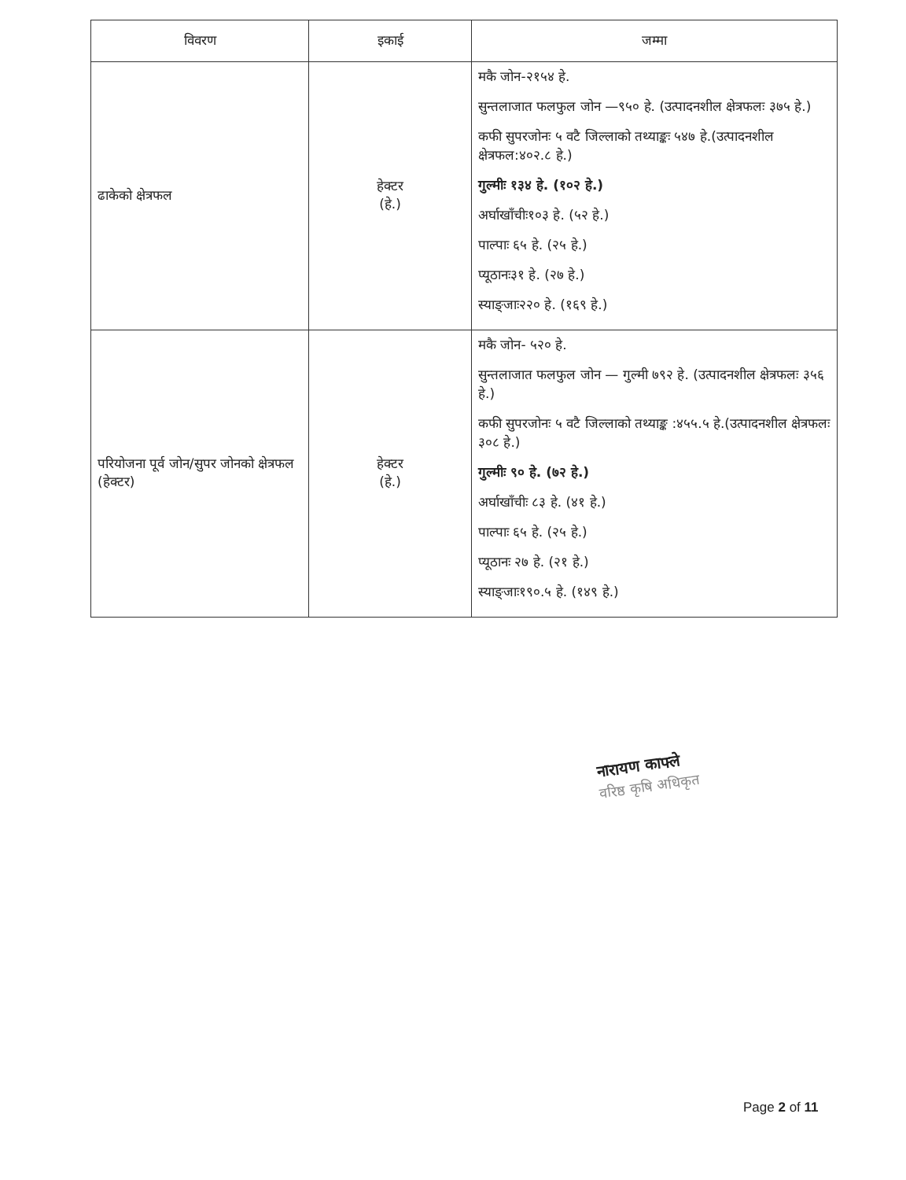| विवरण | इकाई | जम्मा |
| --- | --- | --- |
| ढाकेको क्षेत्रफल | हेक्टर (हे.) | मकै जोन-२१५४ हे. सुन्तलाजात फलफुल जोन —९५० हे. (उत्पादनशील क्षेत्रफलः ३७५ हे.) कफी सुपरजोनः ५ वटै जिल्लाको तथ्याङ्कः ५४७ हे.(उत्पादनशील क्षेत्रफल:४०२.८ हे.) गुल्मीः १३४ हे. (१०२ हे.) अर्घाखाँचीः१०३ हे. (५२ हे.) पाल्पाः ६५ हे. (२५ हे.) प्यूठानः३१ हे. (२७ हे.) स्याङ्जाः२२० हे. (१६९ हे.) |
| परियोजना पूर्व जोन/सुपर जोनको क्षेत्रफल (हेक्टर) | हेक्टर (हे.) | मकै जोन- ५२० हे. सुन्तलाजात फलफुल जोन — गुल्मी ७९२ हे. (उत्पादनशील क्षेत्रफलः ३५६ हे.) कफी सुपरजोनः ५ वटै जिल्लाको तथ्याङ्क :४५५.५ हे.(उत्पादनशील क्षेत्रफलः ३०८ हे.) गुल्मीः ९० हे. (७२ हे.) अर्घाखाँचीः ८३ हे. (४१ हे.) पाल्पाः ६५ हे. (२५ हे.) प्यूठानः २७ हे. (२१ हे.) स्याङ्जाः१९०.५ हे. (१४९ हे.) |
नारायण काफ्ले
वरिष्ठ कृषि अधिकृत
Page 2 of 11